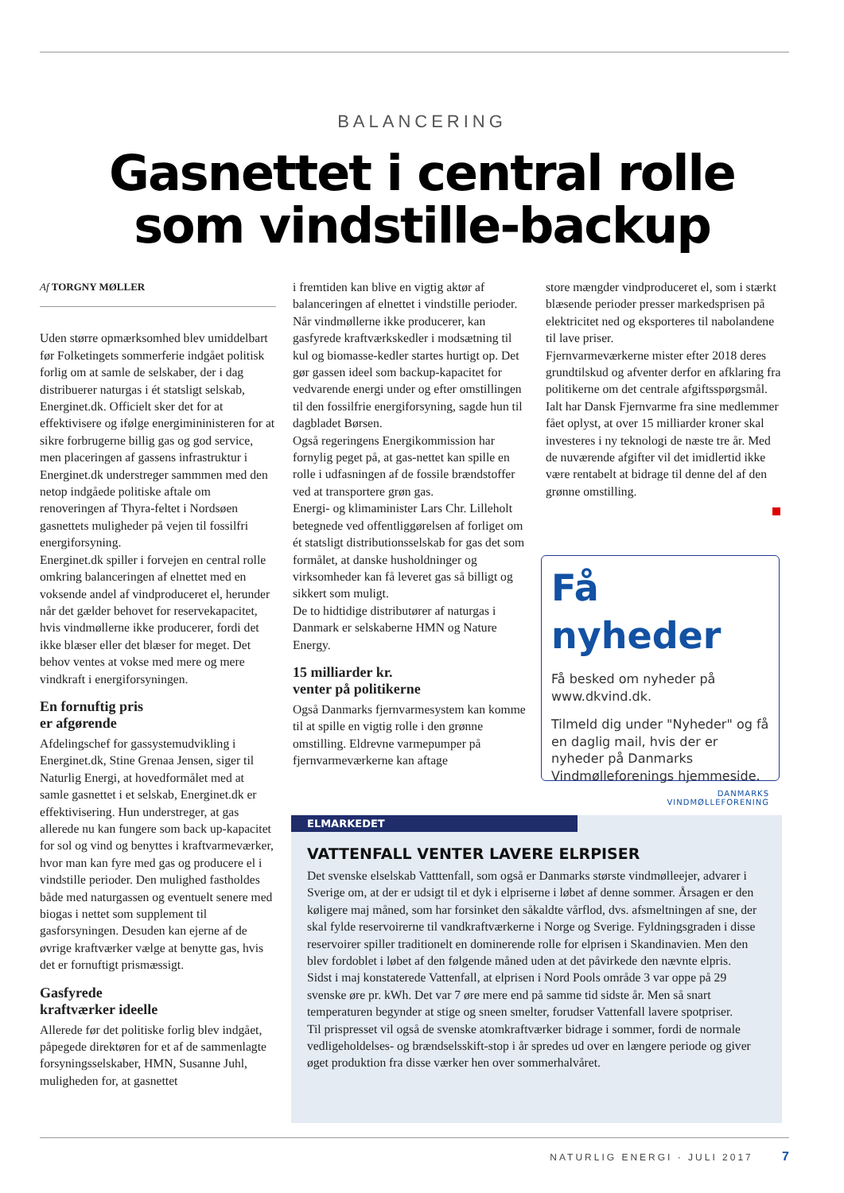BALANCERING
Gasnettet i central rolle
som vindstille-backup
Af TORGNY MØLLER
Uden større opmærksomhed blev umiddelbart før Folketingets sommerferie indgået politisk forlig om at samle de selskaber, der i dag distribuerer naturgas i ét statsligt selskab, Energinet.dk. Officielt sker det for at effektivisere og ifølge energimininisteren for at sikre forbrugerne billig gas og god service, men placeringen af gassens infrastruktur i Energinet.dk understreger sammmen med den netop indgåede politiske aftale om renoveringen af Thyra-feltet i Nordsøen gasnettets muligheder på vejen til fossilfri energiforsyning.
Energinet.dk spiller i forvejen en central rolle omkring balanceringen af elnettet med en voksende andel af vindproduceret el, herunder når det gælder behovet for reservekapacitet, hvis vindmøllerne ikke producerer, fordi det ikke blæser eller det blæser for meget. Det behov ventes at vokse med mere og mere vindkraft i energiforsyningen.
En fornuftig pris
er afgørende
Afdelingschef for gassystemudvikling i Energinet.dk, Stine Grenaa Jensen, siger til Naturlig Energi, at hovedformålet med at samle gasnettet i et selskab, Energinet.dk er effektivisering. Hun understreger, at gas allerede nu kan fungere som back up-kapacitet for sol og vind og benyttes i kraftvarmeværker, hvor man kan fyre med gas og producere el i vindstille perioder. Den mulighed fastholdes både med naturgassen og eventuelt senere med biogas i nettet som supplement til gasforsyningen. Desuden kan ejerne af de øvrige kraftværker vælge at benytte gas, hvis det er fornuftigt prismæssigt.
Gasfyrede
kraftværker ideelle
Allerede før det politiske forlig blev indgået, påpegede direktøren for et af de sammenlagte forsyningsselskaber, HMN, Susanne Juhl, muligheden for, at gasnettet
i fremtiden kan blive en vigtig aktør af balanceringen af elnettet i vindstille perioder. Når vindmøllerne ikke producerer, kan gasfyrede kraftværkskedler i modsætning til kul og biomasse-kedler startes hurtigt op. Det gør gassen ideel som backup-kapacitet for vedvarende energi under og efter omstillingen til den fossilfrie energiforsyning, sagde hun til dagbladet Børsen.
Også regeringens Energikommission har fornylig peget på, at gas-nettet kan spille en rolle i udfasningen af de fossile brændstoffer ved at transportere grøn gas.
Energi- og klimaminister Lars Chr. Lilleholt betegnede ved offentliggørelsen af forliget om ét statsligt distributionsselskab for gas det som formålet, at danske husholdninger og virksomheder kan få leveret gas så billigt og sikkert som muligt.
De to hidtidige distributører af naturgas i Danmark er selskaberne HMN og Nature Energy.
15 milliarder kr.
venter på politikerne
Også Danmarks fjernvarmesystem kan komme til at spille en vigtig rolle i den grønne omstilling. Eldrevne varmepumper på fjernvarmeværkerne kan aftage
store mængder vindproduceret el, som i stærkt blæsende perioder presser markedsprisen på elektricitet ned og eksporteres til nabolandene til lave priser.
Fjernvarmeværkerne mister efter 2018 deres grundtilskud og afventer derfor en afklaring fra politikerne om det centrale afgiftsspørgsmål. Ialt har Dansk Fjernvarme fra sine medlemmer fået oplyst, at over 15 milliarder kroner skal investeres i ny teknologi de næste tre år. Med de nuværende afgifter vil det imidlertid ikke være rentabelt at bidrage til denne del af den grønne omstilling.
Få nyheder
Få besked om nyheder på www.dkvind.dk.
Tilmeld dig under "Nyheder" og få en daglig mail, hvis der er nyheder på Danmarks Vindmølleforenings hjemmeside.
DANMARKS
VINDMØLLEFORENING
ELMARKEDET
VATTENFALL VENTER LAVERE ELRPISER
Det svenske elselskab Vatttenfall, som også er Danmarks største vindmølleejer, advarer i Sverige om, at der er udsigt til et dyk i elpriserne i løbet af denne sommer. Årsagen er den køligere maj måned, som har forsinket den såkaldte vårflod, dvs. afsmeltningen af sne, der skal fylde reservoirerne til vandkraftværkerne i Norge og Sverige. Fyldningsgraden i disse reservoirer spiller traditionelt en dominerende rolle for elprisen i Skandinavien. Men den blev fordoblet i løbet af den følgende måned uden at det påvirkede den nævnte elpris.
Sidst i maj konstaterede Vattenfall, at elprisen i Nord Pools område 3 var oppe på 29 svenske øre pr. kWh. Det var 7 øre mere end på samme tid sidste år. Men så snart temperaturen begynder at stige og sneen smelter, forudser Vattenfall lavere spotpriser.
Til prispresset vil også de svenske atomkraftværker bidrage i sommer, fordi de normale vedligeholdelses- og brændselsskift-stop i år spredes ud over en længere periode og giver øget produktion fra disse værker hen over sommerhalvåret.
NATURLIG ENERGI · JULI 2017 7